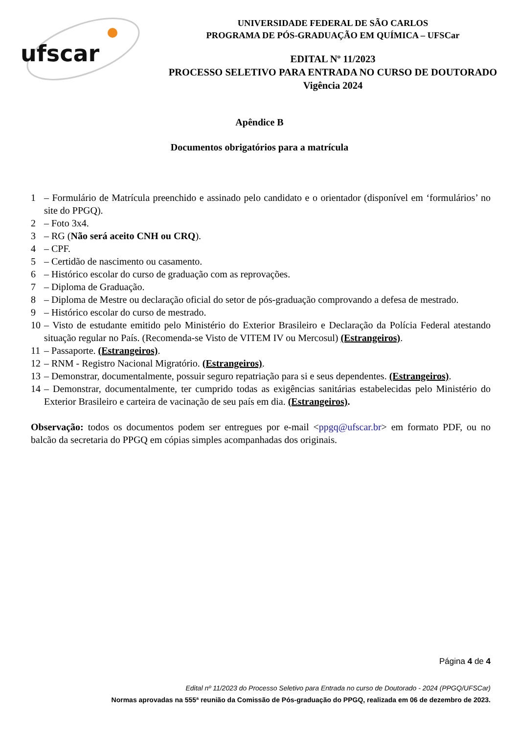ufscar
UNIVERSIDADE FEDERAL DE SÃO CARLOS
PROGRAMA DE PÓS-GRADUAÇÃO EM QUÍMICA – UFSCar
EDITAL Nº 11/2023
PROCESSO SELETIVO PARA ENTRADA NO CURSO DE DOUTORADO
Vigência 2024
Apêndice B
Documentos obrigatórios para a matrícula
1 – Formulário de Matrícula preenchido e assinado pelo candidato e o orientador (disponível em ‘formulários’ no site do PPGQ).
2 – Foto 3x4.
3 – RG (Não será aceito CNH ou CRQ).
4 – CPF.
5 – Certidão de nascimento ou casamento.
6 – Histórico escolar do curso de graduação com as reprovações.
7 – Diploma de Graduação.
8 – Diploma de Mestre ou declaração oficial do setor de pós-graduação comprovando a defesa de mestrado.
9 – Histórico escolar do curso de mestrado.
10 – Visto de estudante emitido pelo Ministério do Exterior Brasileiro e Declaração da Polícia Federal atestando situação regular no País. (Recomenda-se Visto de VITEM IV ou Mercosul) (Estrangeiros).
11 – Passaporte. (Estrangeiros).
12 – RNM - Registro Nacional Migratório. (Estrangeiros).
13 – Demonstrar, documentalmente, possuir seguro repatriação para si e seus dependentes. (Estrangeiros).
14 – Demonstrar, documentalmente, ter cumprido todas as exigências sanitárias estabelecidas pelo Ministério do Exterior Brasileiro e carteira de vacinação de seu país em dia. (Estrangeiros).
Observação: todos os documentos podem ser entregues por e-mail <ppgq@ufscar.br> em formato PDF, ou no balcão da secretaria do PPGQ em cópias simples acompanhadas dos originais.
Página 4 de 4
Edital nº 11/2023 do Processo Seletivo para Entrada no curso de Doutorado - 2024 (PPGQ/UFSCar)
Normas aprovadas na 555ª reunião da Comissão de Pós-graduação do PPGQ, realizada em 06 de dezembro de 2023.